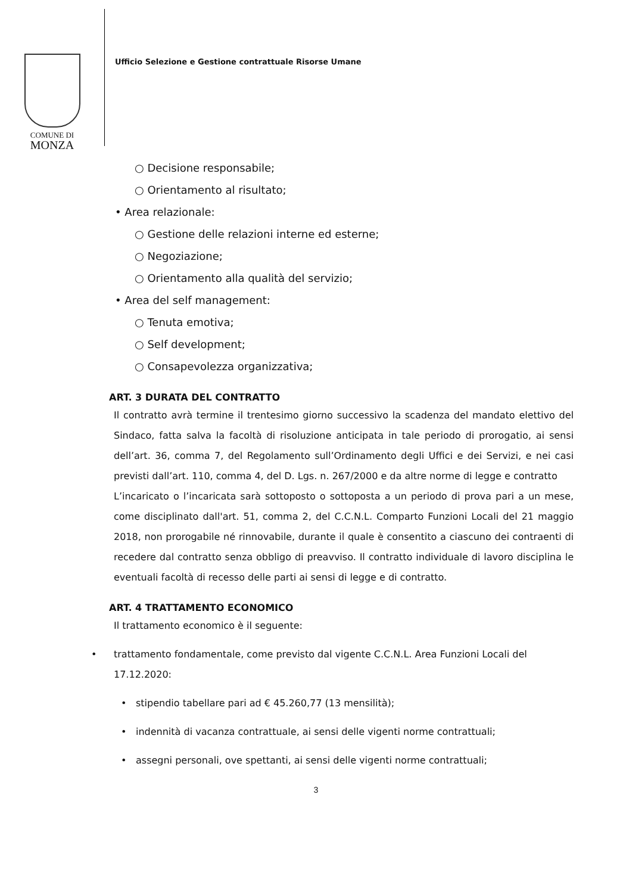COMUNE DI
MONZA
Ufficio Selezione e Gestione contrattuale Risorse Umane
○ Decisione responsabile;
○ Orientamento al risultato;
• Area relazionale:
○ Gestione delle relazioni interne ed esterne;
○ Negoziazione;
○ Orientamento alla qualità del servizio;
• Area del self management:
○ Tenuta emotiva;
○ Self development;
○ Consapevolezza organizzativa;
ART. 3 DURATA DEL CONTRATTO
Il contratto avrà termine il trentesimo giorno successivo la scadenza del mandato elettivo del Sindaco, fatta salva la facoltà di risoluzione anticipata in tale periodo di prorogatio, ai sensi dell’art. 36, comma 7, del Regolamento sull’Ordinamento degli Uffici e dei Servizi, e nei casi previsti dall’art. 110, comma 4, del D. Lgs. n. 267/2000 e da altre norme di legge e contratto
L’incaricato o l’incaricata sarà sottoposto o sottoposta a un periodo di prova pari a un mese, come disciplinato dall'art. 51, comma 2, del C.C.N.L. Comparto Funzioni Locali del 21 maggio 2018, non prorogabile né rinnovabile, durante il quale è consentito a ciascuno dei contraenti di recedere dal contratto senza obbligo di preavviso. Il contratto individuale di lavoro disciplina le eventuali facoltà di recesso delle parti ai sensi di legge e di contratto.
ART. 4 TRATTAMENTO ECONOMICO
Il trattamento economico è il seguente:
• trattamento fondamentale, come previsto dal vigente C.C.N.L. Area Funzioni Locali del 17.12.2020:
• stipendio tabellare pari ad € 45.260,77 (13 mensilità);
• indennità di vacanza contrattuale, ai sensi delle vigenti norme contrattuali;
• assegni personali, ove spettanti, ai sensi delle vigenti norme contrattuali;
3